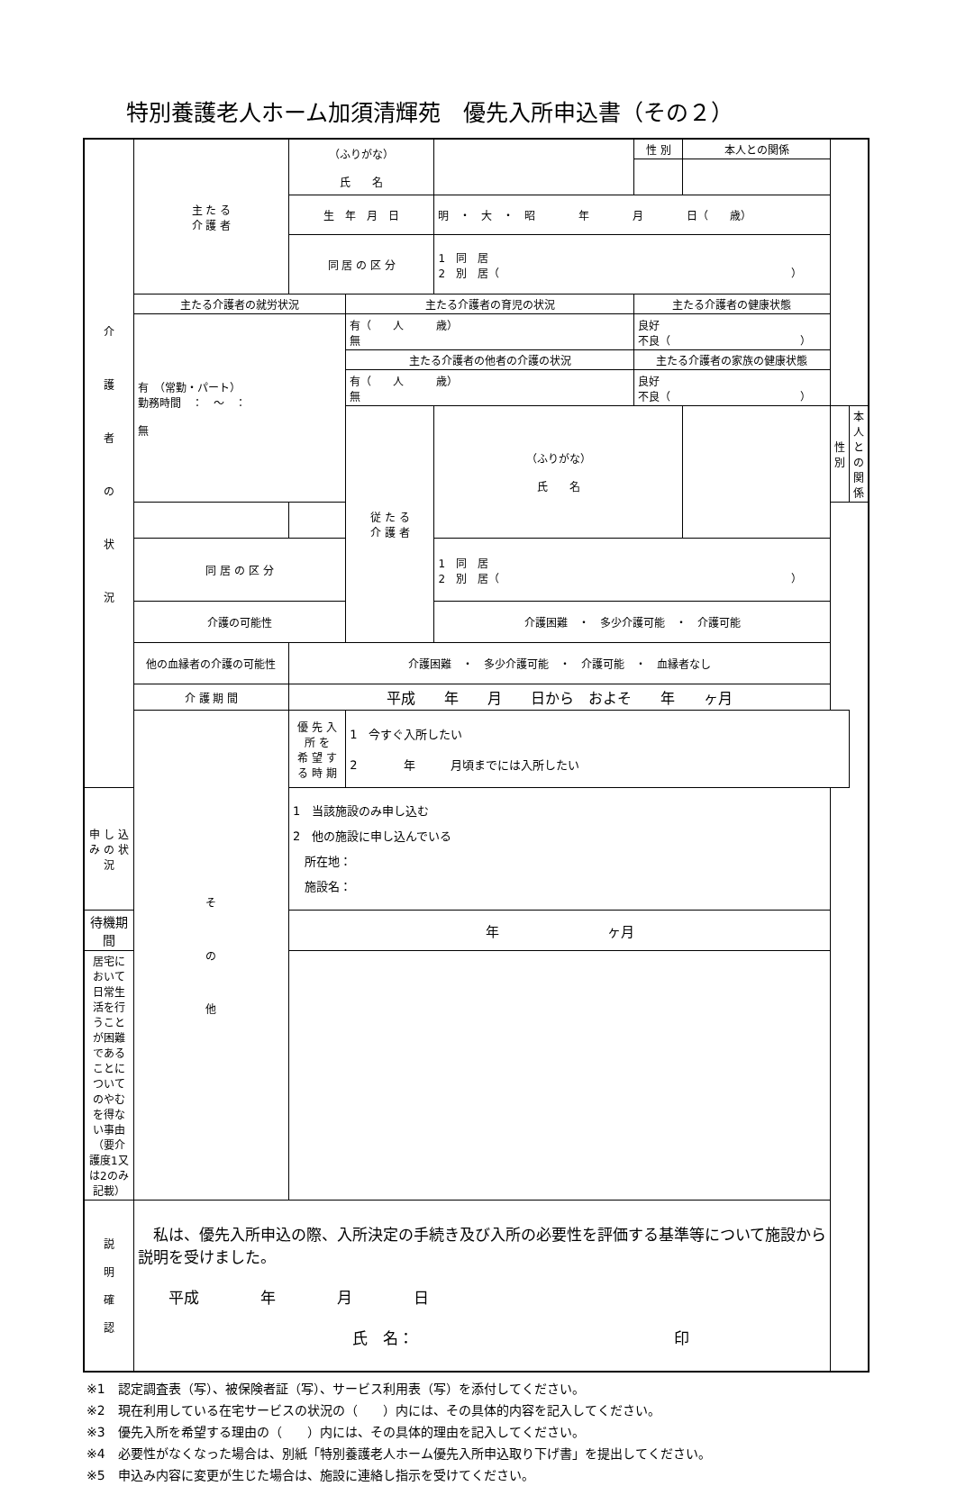特別養護老人ホーム加須清輝苑　優先入所申込書（その２）
| 介 護 者 の 状 況 | 主 た る 介 護 者 | （ふりがな） 氏 名 | | | 性 別 | 本人との関係 | | |
| | | 生 年 月 日 | | 明 ・ 大 ・ 昭 年 月 日（ 歳） | | | | |
| | | 同 居 の 区 分 | | 1 同 居 2 別 居（ ） | | | | |
| | 主たる介護者の就労状況 | | 主たる介護者の育児の状況 | | 主たる介護者の健康状態 | | | |
| | 有 （常勤・パート） 勤務時間 ： ～ ： 無 | | 有（ 人 歳） 無 | | 良好 不良（ ） | | | |
| | | | 主たる介護者の他者の介護の状況 | | 主たる介護者の家族の健康状態 | | | |
| | | | 有（ 人 歳） 無 | | 良好 不良（ ） | | | |
| | | | 従 た る 介 護 者 | （ふりがな） 氏 名 | | | 性 別 | 本人との関係 |
| | 同 居 の 区 分 | | | 1 同 居 2 別 居（ ） | | | | |
| | 介護の可能性 | | | 介護困難 ・ 多少介護可能 ・ 介護可能 | | | | |
| | 他の血縁者の介護の可能性 | 介護困難 ・ 多少介護可能 ・ 介護可能 ・ 血縁者なし | | | | | | |
| | 介 護 期 間 | 平成 年 月 日から およそ 年 ヶ月 | | | | | | |
| | そ の 他 | 優 先 入 所 を 希 望 す る 時 期 | 1 今すぐ入所したい 2 年 月頃までには入所したい | | | | | |
| 申 し 込 み の 状 況 | | 1 当該施設のみ申し込む 2 他の施設に申し込んでいる 所在地： 施設名： | | | | | | |
| 待機期間 | | 年 ヶ月 | | | | | | |
| 居宅において日常生活を行うことが困難であることについてのやむを得ない事由 （要介護度1又は2のみ記載） | | | | | | | | |
| 説 明 確 認 | 私は、優先入所申込の際、入所決定の手続き及び入所の必要性を評価する基準等について施設から説明を受けました。 平成 年 月 日 氏 名： 印 | | | | | | | |
※1　認定調査表（写）、被保険者証（写）、サービス利用表（写）を添付してください。
※2　現在利用している在宅サービスの状況の（　　）内には、その具体的内容を記入してください。
※3　優先入所を希望する理由の（　　）内には、その具体的理由を記入してください。
※4　必要性がなくなった場合は、別紙「特別養護老人ホーム優先入所申込取り下げ書」を提出してください。
※5　申込み内容に変更が生じた場合は、施設に連絡し指示を受けてください。